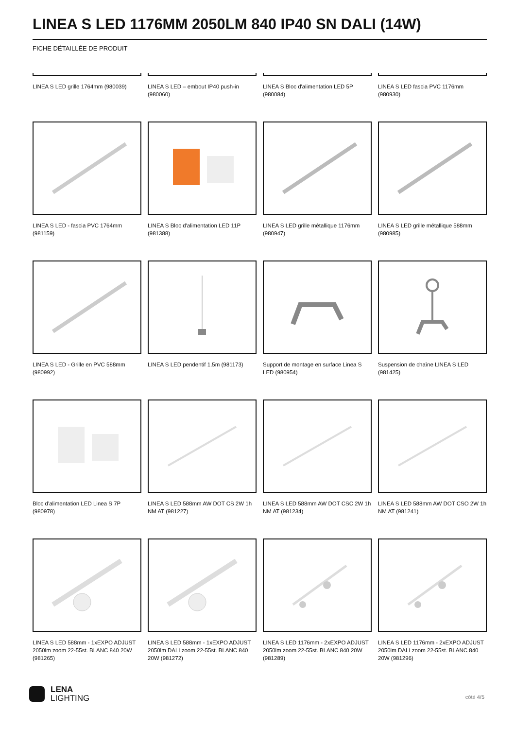LINEA S LED 1176MM 2050LM 840 IP40 SN DALI (14W)
FICHE DÉTAILLÉE DE PRODUIT
LINEA S LED grille 1764mm (980039)
LINEA S LED – embout IP40 push-in (980060)
LINEA S Bloc d'alimentation LED 5P (980084)
LINEA S LED fascia PVC 1176mm (980930)
LINEA S LED - fascia PVC 1764mm (981159)
LINEA S Bloc d'alimentation LED 11P (981388)
LINEA S LED grille métallique 1176mm (980947)
LINEA S LED grille métallique 588mm (980985)
LINEA S LED - Grille en PVC 588mm (980992)
LINEA S LED pendentif 1.5m (981173)
Support de montage en surface Linea S LED (980954)
Suspension de chaîne LINEA S LED (981425)
Bloc d'alimentation LED Linea S 7P (980978)
LINEA S LED 588mm AW DOT CS 2W 1h NM AT (981227)
LINEA S LED 588mm AW DOT CSC 2W 1h NM AT (981234)
LINEA S LED 588mm AW DOT CSO 2W 1h NM AT (981241)
LINEA S LED 588mm - 1xEXPO ADJUST 2050lm zoom 22-55st. BLANC 840 20W (981265)
LINEA S LED 588mm - 1xEXPO ADJUST 2050lm DALI zoom 22-55st. BLANC 840 20W (981272)
LINEA S LED 1176mm - 2xEXPO ADJUST 2050lm zoom 22-55st. BLANC 840 20W (981289)
LINEA S LED 1176mm - 2xEXPO ADJUST 2050lm DALI zoom 22-55st. BLANC 840 20W (981296)
LENA
LIGHTING
côté 4/5